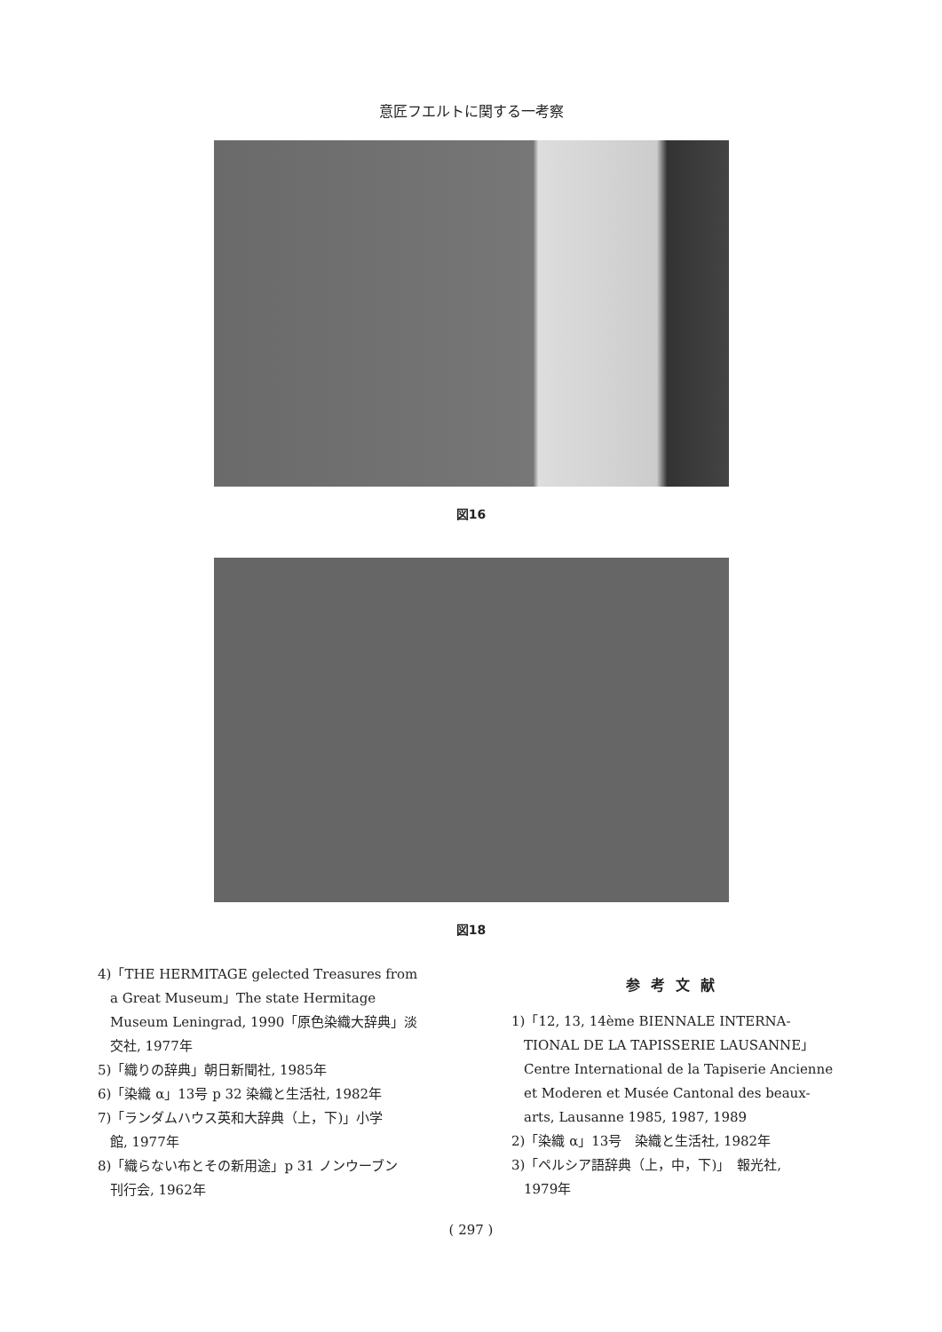意匠フエルトに関する一考察
図16
図18
4)「THE HERMITAGE gelected Treasures from
a Great Museum」The state Hermitage Museum Leningrad, 1990「原色染織大辞典」淡交社, 1977年
5)「織りの辞典」朝日新聞社, 1985年
6)「染織 α」13号 p 32 染織と生活社, 1982年
7)「ランダムハウス英和大辞典（上，下)」小学
館, 1977年
8)「織らない布とその新用途」p 31 ノンウーブン
刊行会, 1962年
参考文献
1)「12, 13, 14ème BIENNALE INTERNA-
TIONAL DE LA TAPISSERIE LAUSANNE」 Centre International de la Tapiserie Ancienne et Moderen et Musée Cantonal des beaux-arts, Lausanne 1985, 1987, 1989
2)「染織 α」13号　染織と生活社, 1982年
3)「ペルシア語辞典（上，中，下)」　報光社,
1979年
( 297 )